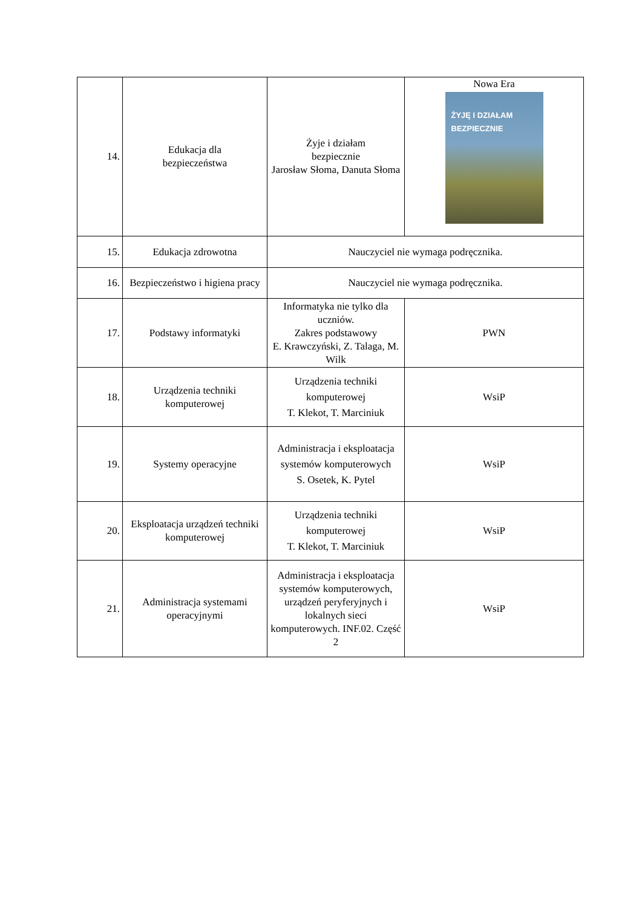| 14. | Edukacja dla bezpieczeństwa | Żyje i działam bezpiecznie Jarosław Słoma, Danuta Słoma | Nowa Era ŻYJĘ I DZIAŁAM BEZPIECZNIE |
| 15. | Edukacja zdrowotna | Nauczyciel nie wymaga podręcznika. | |
| 16. | Bezpieczeństwo i higiena pracy | Nauczyciel nie wymaga podręcznika. | |
| 17. | Podstawy informatyki | Informatyka nie tylko dla uczniów. Zakres podstawowy E. Krawczyński, Z. Talaga, M. Wilk | PWN |
| 18. | Urządzenia techniki komputerowej | Urządzenia techniki komputerowej T. Klekot, T. Marciniuk | WsiP |
| 19. | Systemy operacyjne | Administracja i eksploatacja systemów komputerowych S. Osetek, K. Pytel | WsiP |
| 20. | Eksploatacja urządzeń techniki komputerowej | Urządzenia techniki komputerowej T. Klekot, T. Marciniuk | WsiP |
| 21. | Administracja systemami operacyjnymi | Administracja i eksploatacja systemów komputerowych, urządzeń peryferyjnych i lokalnych sieci komputerowych. INF.02. Część 2 | WsiP |